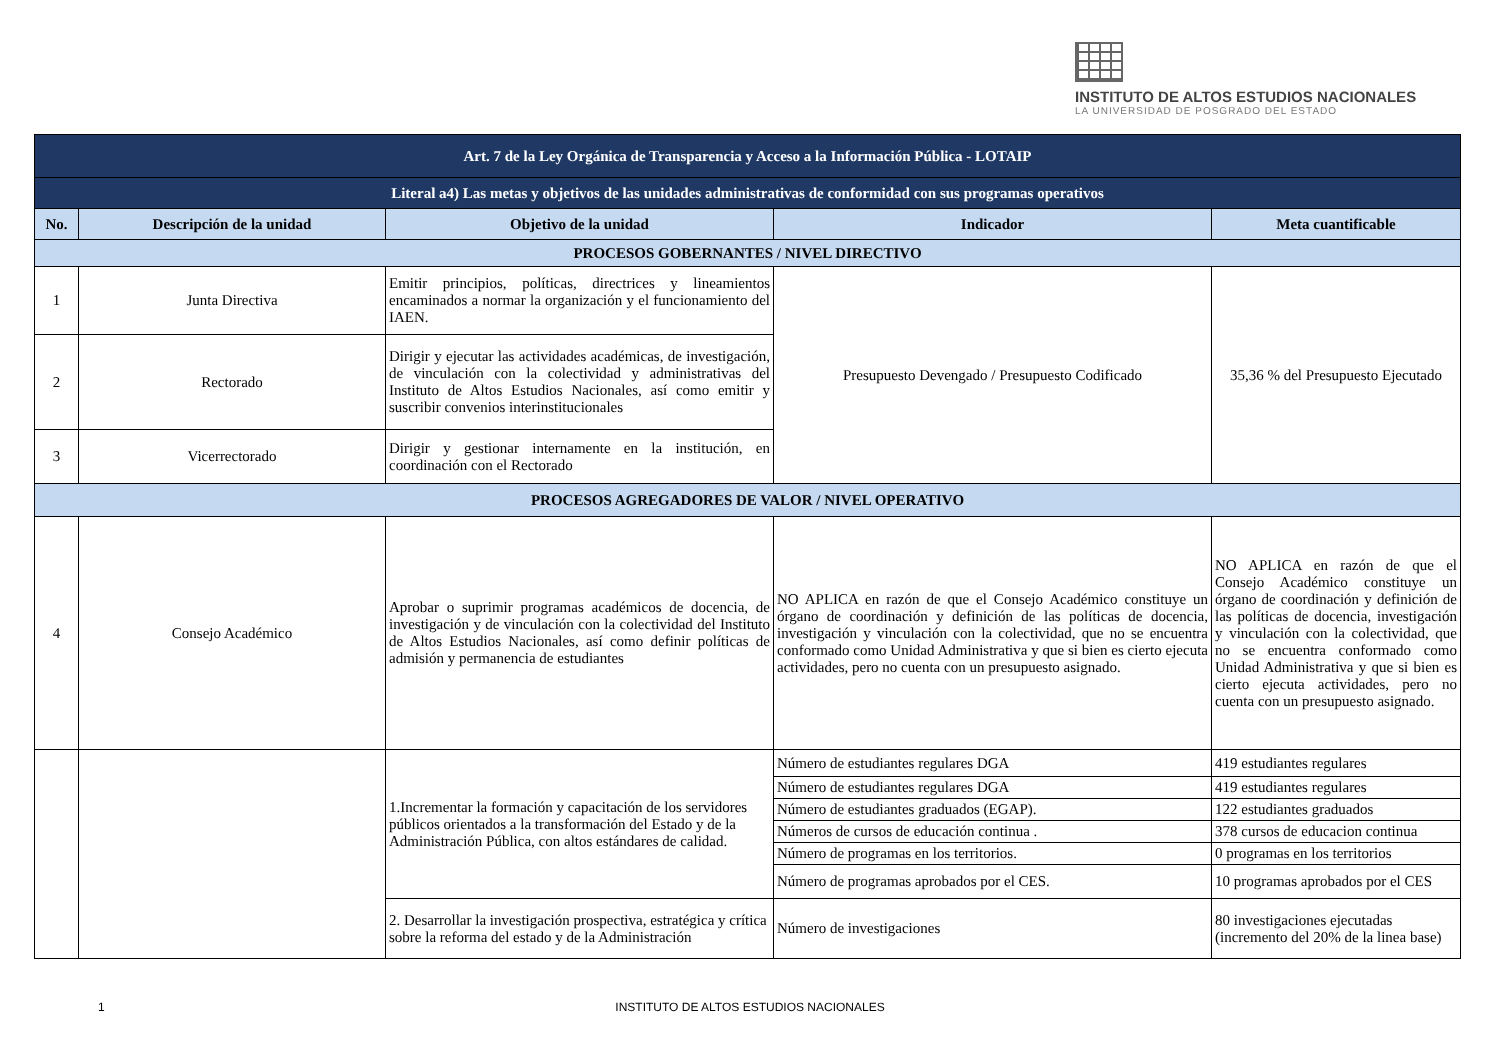INSTITUTO DE ALTOS ESTUDIOS NACIONALES
LA UNIVERSIDAD DE POSGRADO DEL ESTADO
| Art. 7 de la Ley Orgánica de Transparencia y Acceso a la Información Pública - LOTAIP | | | | |
| Literal a4) Las metas y objetivos de las unidades administrativas de conformidad con sus programas operativos | | | | |
| No. | Descripción de la unidad | Objetivo de la unidad | Indicador | Meta cuantificable |
| PROCESOS GOBERNANTES / NIVEL DIRECTIVO | | | | |
| 1 | Junta Directiva | Emitir principios, políticas, directrices y lineamientos encaminados a normar la organización y el funcionamiento del IAEN. | Presupuesto Devengado / Presupuesto Codificado | 35,36 % del Presupuesto Ejecutado |
| 2 | Rectorado | Dirigir y ejecutar las actividades académicas, de investigación, de vinculación con la colectividad y administrativas del Instituto de Altos Estudios Nacionales, así como emitir y suscribir convenios interinstitucionales | | |
| 3 | Vicerrectorado | Dirigir y gestionar internamente en la institución, en coordinación con el Rectorado | | |
| PROCESOS AGREGADORES DE VALOR / NIVEL OPERATIVO | | | | |
| 4 | Consejo Académico | Aprobar o suprimir programas académicos de docencia, de investigación y de vinculación con la colectividad del Instituto de Altos Estudios Nacionales, así como definir políticas de admisión y permanencia de estudiantes | NO APLICA en razón de que el Consejo Académico constituye un órgano de coordinación y definición de las políticas de docencia, investigación y vinculación con la colectividad, que no se encuentra conformado como Unidad Administrativa y que si bien es cierto ejecuta actividades, pero no cuenta con un presupuesto asignado. | NO APLICA en razón de que el Consejo Académico constituye un órgano de coordinación y definición de las políticas de docencia, investigación y vinculación con la colectividad, que no se encuentra conformado como Unidad Administrativa y que si bien es cierto ejecuta actividades, pero no cuenta con un presupuesto asignado. |
| | | 1.Incrementar la formación y capacitación de los servidores públicos orientados a la transformación del Estado y de la Administración Pública, con altos estándares de calidad. | Número de estudiantes regulares DGA | 419 estudiantes regulares |
| | | | Número de estudiantes regulares DGA | 419 estudiantes regulares |
| | | | Número de estudiantes graduados (EGAP). | 122 estudiantes graduados |
| | | | Números de cursos de educación continua . | 378 cursos de educacion continua |
| | | | Número de programas en los territorios. | 0 programas en los territorios |
| | | | Número de programas aprobados por el CES. | 10 programas aprobados por el CES |
| | | 2. Desarrollar la investigación prospectiva, estratégica y crítica sobre la reforma del estado y de la Administración | Número de investigaciones | 80 investigaciones ejecutadas (incremento del 20% de la linea base) |
1
INSTITUTO DE ALTOS ESTUDIOS NACIONALES